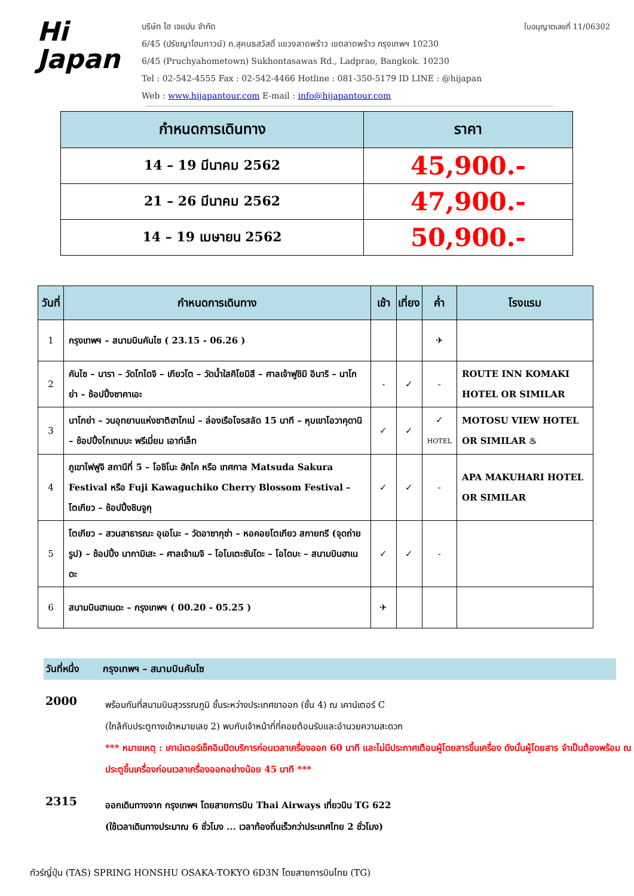Hi
Japan
บริษัท ไฮ เจแปน จำกัด ใบอนุญาตเลขที่ 11/06302
6/45 (ปรัชญาโฮมทาวน์) ถ.สุคนธสวัสดิ์ แขวงลาดพร้าว เขตลาดพร้าว กรุงเทพฯ 10230
6/45 (Pruchyahometown) Sukhontasawas Rd., Ladprao, Bangkok. 10230
Tel : 02-542-4555 Fax : 02-542-4466 Hotline : 081-350-5179 ID LINE : @hijapan
Web : www.hijapantour.com E-mail : info@hijapantour.com
| กำหนดการเดินทาง | ราคา |
| --- | --- |
| 14 – 19 มีนาคม 2562 | 45,900.- |
| 21 – 26 มีนาคม 2562 | 47,900.- |
| 14 – 19 เมษายน 2562 | 50,900.- |
| วันที่ | กำหนดการเดินทาง | เช้า | เที่ยง | ค่ำ | โรงแรม |
| --- | --- | --- | --- | --- | --- |
| 1 | กรุงเทพฯ – สนามบินคันไซ ( 23.15 - 06.26 ) | | | ✈ | |
| 2 | คันไซ – นารา – วัดโทไดจิ – เกียวโต – วัดน้ำใสคิโยมิสึ – ศาลเจ้าฟูชิมิ อินาริ – นาโกย่า – ช้อปปิ้งซาคาเอะ | - | ✓ | - | ROUTE INN KOMAKI HOTEL OR SIMILAR |
| 3 | นาโกย่า – วนอุทยานแห่งชาติฮาโกเน่ – ล่องเรือโจรสลัด 15 นาที – หุบเขาโอวาคุดานิ – ช้อปปิ้งโกเทมบะ พรีเมี่ยม เอาท์เล็ท | ✓ | ✓ | ✓ HOTEL | MOTOSU VIEW HOTEL OR SIMILAR ♨ |
| 4 | ภูเขาไฟฟูจิ สถานีที่ 5 – โอชิโนะ ฮัคไค หรือ เทศกาล Matsuda Sakura Festival หรือ Fuji Kawaguchiko Cherry Blossom Festival – โตเกียว – ช้อปปิ้งชินจูกุ | ✓ | ✓ | - | APA MAKUHARI HOTEL OR SIMILAR |
| 5 | โตเกียว – สวนสาธารณะ อุเอโนะ – วัดอาซากุซ่า – หอคอยโตเกียว สกายทรี (จุดถ่ายรูป) – ช้อปปิ้ง นากามิเสะ – ศาลเจ้าเมจิ – โอโมเตะซันโดะ – โอไดบะ – สนามบินฮาเนดะ | ✓ | ✓ | - | |
| 6 | สนามบินฮาเนดะ – กรุงเทพฯ ( 00.20 - 05.25 ) | ✈ | | | |
วันที่หนึ่ง กรุงเทพฯ – สนามบินคันไซ
2000
พร้อมกันที่สนามบินสุวรรณภูมิ ชั้นระหว่างประเทศขาออก (ชั้น 4) ณ เคาน์เตอร์ C
(ใกล้กับประตูทางเข้าหมายเลข 2) พบกับเจ้าหน้าที่ที่คอยต้อนรับและอำนวยความสะดวก
*** หมายเหตุ : เคาน์เตอร์เช็คอินปิดบริการก่อนเวลาเครื่องออก 60 นาที และไม่มีประกาศเตือนผู้โดยสารขึ้นเครื่อง ดังนั้นผู้โดยสาร จำเป็นต้องพร้อม ณ ประตูขึ้นเครื่องก่อนเวลาเครื่องออกอย่างน้อย 45 นาที ***
2315
ออกเดินทางจาก กรุงเทพฯ โดยสายการบิน Thai Airways เที่ยวบิน TG 622
(ใช้เวลาเดินทางประมาณ 6 ชั่วโมง ... เวลาท้องถิ่นเร็วกว่าประเทศไทย 2 ชั่วโมง)
ทัวร์ญี่ปุ่น (TAS) SPRING HONSHU OSAKA-TOKYO 6D3N โดยสายการบินไทย (TG)